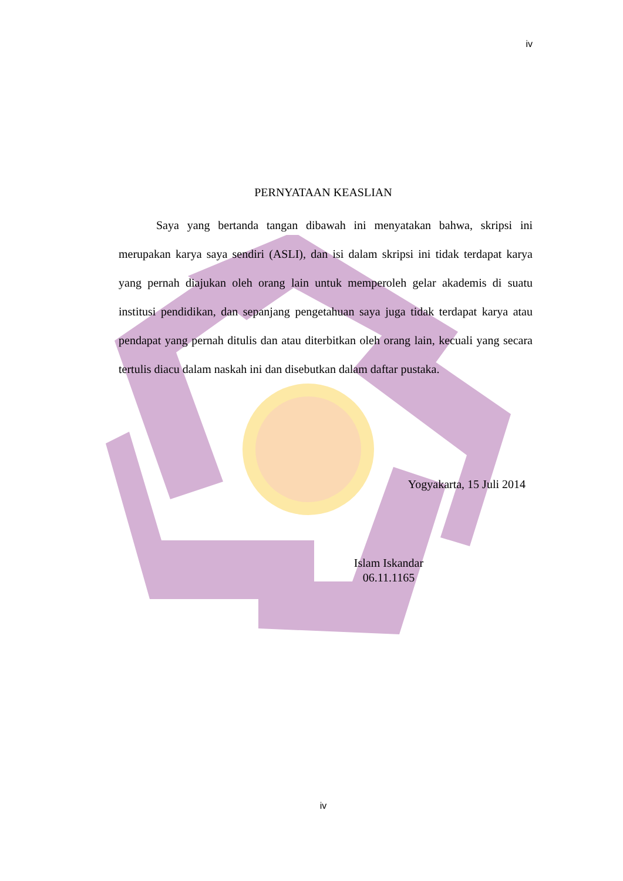iv
PERNYATAAN KEASLIAN
Saya yang bertanda tangan dibawah ini menyatakan bahwa, skripsi ini merupakan karya saya sendiri (ASLI), dan isi dalam skripsi ini tidak terdapat karya yang pernah diajukan oleh orang lain untuk memperoleh gelar akademis di suatu institusi pendidikan, dan sepanjang pengetahuan saya juga tidak terdapat karya atau pendapat yang pernah ditulis dan atau diterbitkan oleh orang lain, kecuali yang secara tertulis diacu dalam naskah ini dan disebutkan dalam daftar pustaka.
Yogyakarta, 15 Juli 2014
Islam Iskandar
06.11.1165
iv